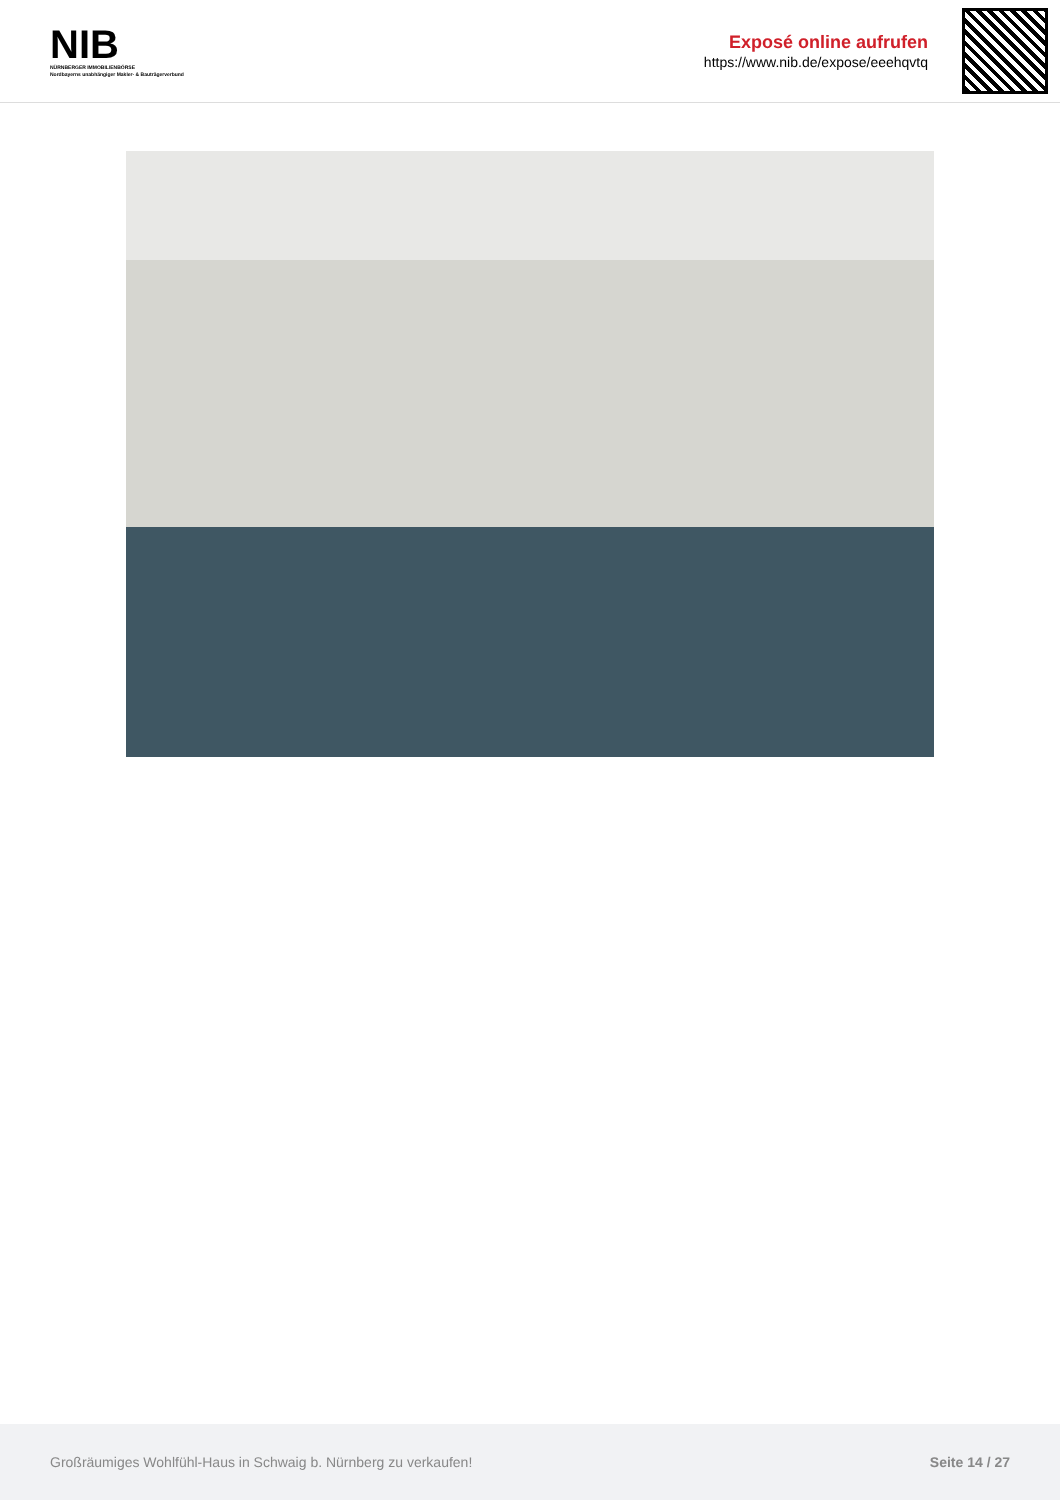NIB
NÜRNBERGER IMMOBILIENBÖRSE
Nordbayerns unabhängiger Makler- & Bauträgerverbund
Exposé online aufrufen
https://www.nib.de/expose/eeehqvtq
Großräumiges Wohlfühl-Haus in Schwaig b. Nürnberg zu verkaufen! Seite 14 / 27